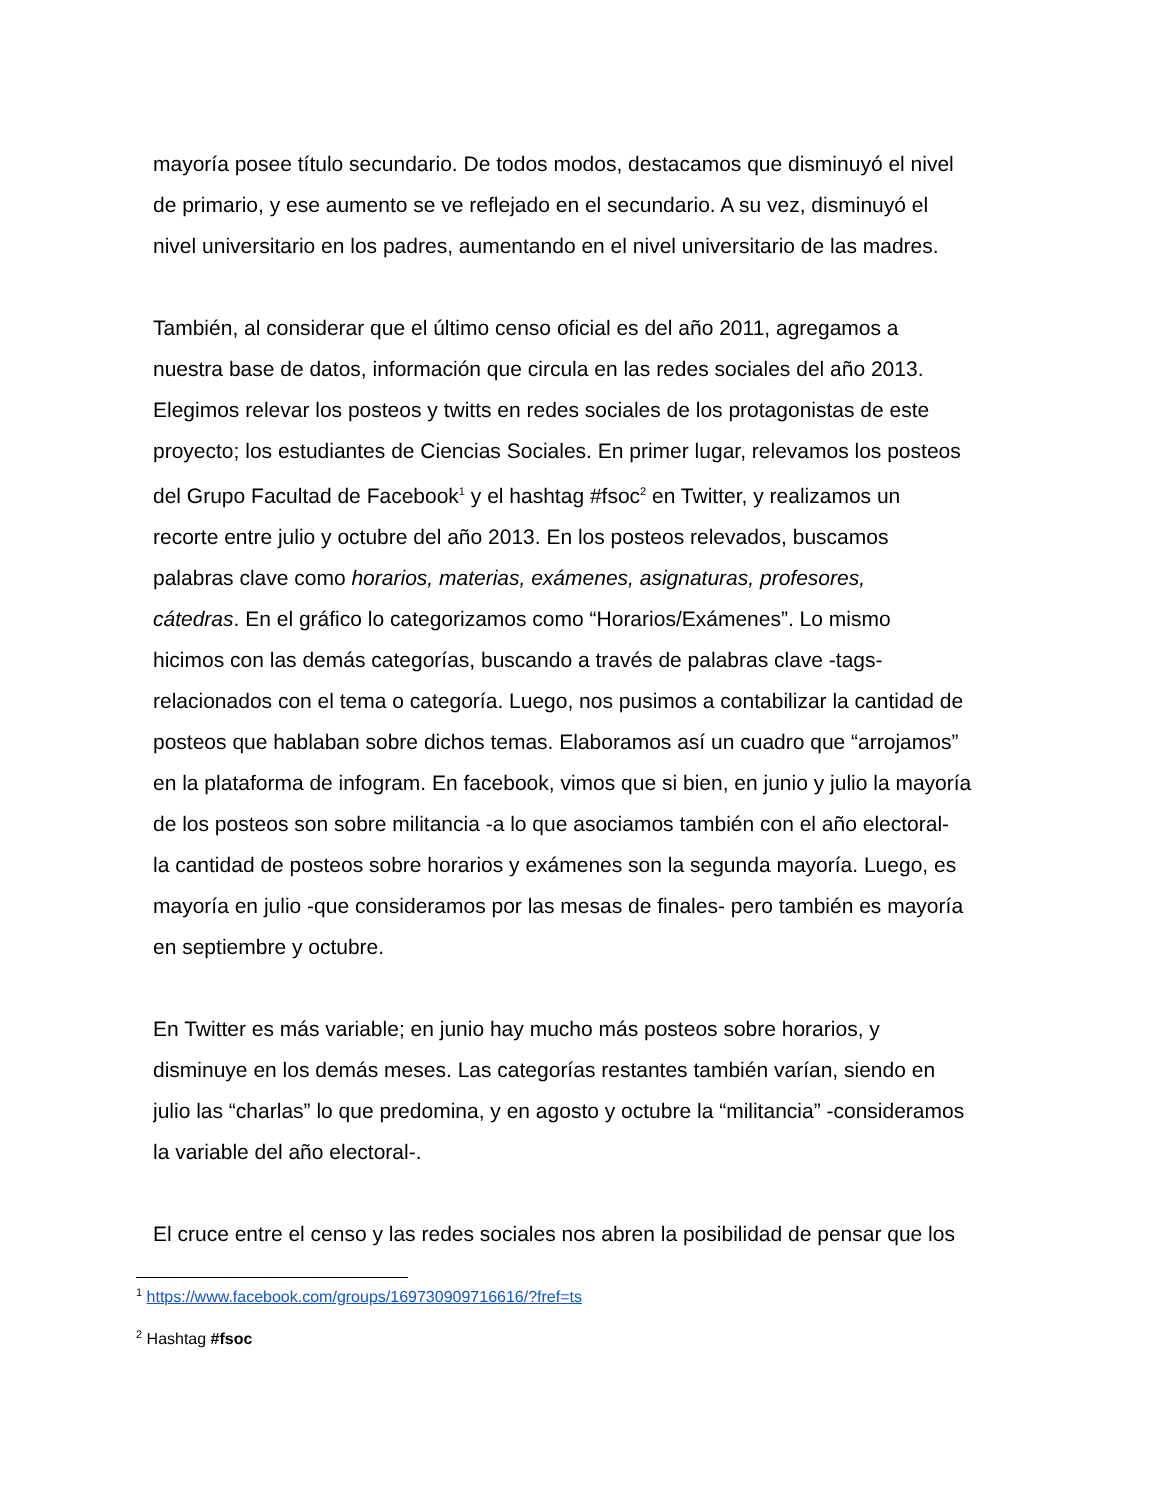mayoría posee título secundario. De todos modos, destacamos que disminuyó el nivel
de primario, y ese aumento se ve reflejado en el secundario. A su vez, disminuyó el
nivel universitario en los padres, aumentando en el nivel universitario de las madres.
También, al considerar que el último censo oficial es del año 2011, agregamos a
nuestra base de datos, información que circula en las redes sociales del año 2013.
Elegimos relevar los posteos y twitts en redes sociales de los protagonistas de este
proyecto; los estudiantes de Ciencias Sociales. En primer lugar, relevamos los posteos
del Grupo Facultad de Facebook<sup>1</sup> y el hashtag #fsoc<sup>2</sup> en Twitter, y realizamos un
recorte entre julio y octubre del año 2013. En los posteos relevados, buscamos
palabras clave como horarios, materias, exámenes, asignaturas, profesores,
cátedras. En el gráfico lo categorizamos como “Horarios/Exámenes”. Lo mismo
hicimos con las demás categorías, buscando a través de palabras clave -tags-
relacionados con el tema o categoría. Luego, nos pusimos a contabilizar la cantidad de
posteos que hablaban sobre dichos temas. Elaboramos así un cuadro que “arrojamos”
en la plataforma de infogram. En facebook, vimos que si bien, en junio y julio la mayoría
de los posteos son sobre militancia -a lo que asociamos también con el año electoral-
la cantidad de posteos sobre horarios y exámenes son la segunda mayoría. Luego, es
mayoría en julio -que consideramos por las mesas de finales- pero también es mayoría
en septiembre y octubre.
En Twitter es más variable; en junio hay mucho más posteos sobre horarios, y
disminuye en los demás meses. Las categorías restantes también varían, siendo en
julio las “charlas” lo que predomina, y en agosto y octubre la “militancia” -consideramos
la variable del año electoral-.
El cruce entre el censo y las redes sociales nos abren la posibilidad de pensar que los
<sup>1</sup> https://www.facebook.com/groups/169730909716616/?fref=ts
<sup>2</sup> Hashtag #fsoc